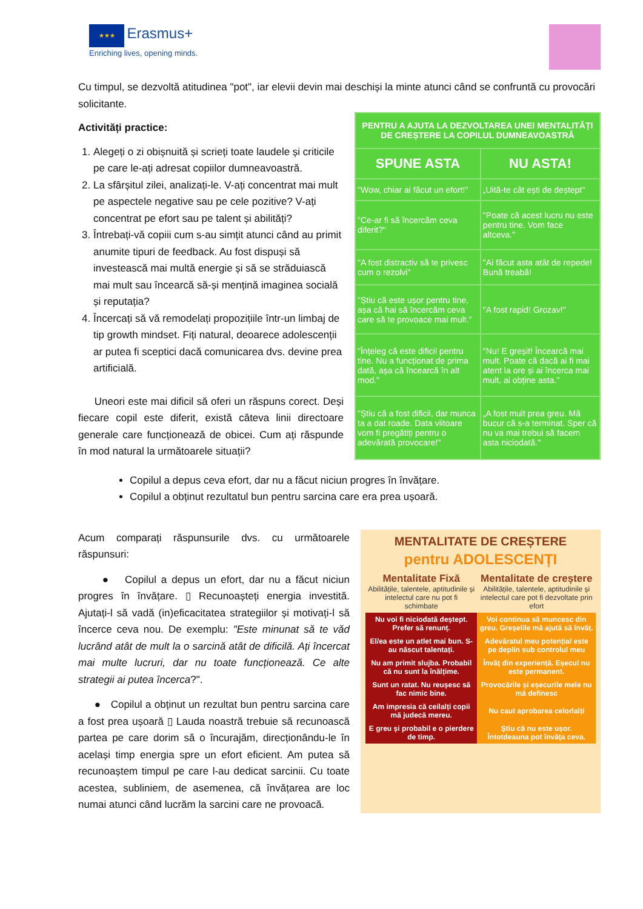★★★ Erasmus+
Enriching lives, opening minds.
Cu timpul, se dezvoltă atitudinea "pot", iar elevii devin mai deschiși la minte atunci când se confruntă cu provocări solicitante.
Activități practice:
1. Alegeți o zi obișnuită și scrieți toate laudele și criticile pe care le-ați adresat copiilor dumneavoastră.
2. La sfârșitul zilei, analizați-le. V-ați concentrat mai mult pe aspectele negative sau pe cele pozitive? V-ați concentrat pe efort sau pe talent și abilități?
3. Întrebați-vă copiii cum s-au simțit atunci când au primit anumite tipuri de feedback. Au fost dispuși să investească mai multă energie și să se străduiască mai mult sau încearcă să-și mențină imaginea socială și reputația?
4. Încercați să vă remodelați propozițiile într-un limbaj de tip growth mindset. Fiți natural, deoarece adolescenții ar putea fi sceptici dacă comunicarea dvs. devine prea artificială.
Uneori este mai dificil să oferi un răspuns corect. Deși fiecare copil este diferit, există câteva linii directoare generale care funcționează de obicei. Cum ați răspunde în mod natural la următoarele situații?
| PENTRU A AJUTA LA DEZVOLTAREA UNEI MENTALITĂȚI DE CREȘTERE LA COPILUL DUMNEAVOASTRĂ | |
| --- | --- |
| SPUNE ASTA | NU ASTA! |
| "Wow, chiar ai făcut un efort!" | „Uită-te cât ești de deștept" |
| "Ce-ar fi să încercăm ceva diferit?" | "Poate că acest lucru nu este pentru tine. Vom face altceva." |
| "A fost distractiv să te privesc cum o rezolvi" | "Ai făcut asta atât de repede! Bună treabă! |
| "Știu că este ușor pentru tine, așa că hai să încercăm ceva care să te provoace mai mult." | "A fost rapid! Grozav!" |
| "Înțeleg că este dificil pentru tine. Nu a funcționat de prima dată, așa că încearcă în alt mod." | "Nu! E greșit! Încearcă mai mult. Poate că dacă ai fi mai atent la ore și ai încerca mai mult, ai obține asta." |
| "Știu că a fost dificil, dar munca ta a dat roade. Data viitoare vom fi pregătiți pentru o adevărată provocare!" | „A fost mult prea greu. Mă bucur că s-a terminat. Sper că nu va mai trebui să facem asta niciodată." |
Copilul a depus ceva efort, dar nu a făcut niciun progres în învățare.
Copilul a obținut rezultatul bun pentru sarcina care era prea ușoară.
Acum comparați răspunsurile dvs. cu următoarele răspunsuri:
● Copilul a depus un efort, dar nu a făcut niciun progres în învățare. ▯ Recunoașteți energia investită. Ajutați-l să vadă (in)eficacitatea strategiilor și motivați-l să încerce ceva nou. De exemplu: "Este minunat să te văd lucrând atât de mult la o sarcină atât de dificilă. Ați încercat mai multe lucruri, dar nu toate funcționează. Ce alte strategii ai putea încerca?".
● Copilul a obținut un rezultat bun pentru sarcina care a fost prea ușoară ▯ Lauda noastră trebuie să recunoască partea pe care dorim să o încurajăm, direcționându-le în același timp energia spre un efort eficient. Am putea să recunoaștem timpul pe care l-au dedicat sarcinii. Cu toate acestea, subliniem, de asemenea, că învățarea are loc numai atunci când lucrăm la sarcini care ne provoacă.
MENTALITATE DE CREȘTERE
pentru ADOLESCENȚI
| Mentalitate Fixă Abilitățile, talentele, aptitudinile și intelectul care nu pot fi schimbate | Mentalitate de creștere Abilitățile, talentele, aptitudinile și intelectul care pot fi dezvoltate prin efort |
| Nu voi fi niciodată deștept. Prefer să renunț. | Voi continua să muncesc din greu. Greșelile mă ajută să învăț. |
| El/ea este un atlet mai bun. S-au născut talentați. | Adevăratul meu potențial este pe deplin sub controlul meu |
| Nu am primit slujba. Probabil că nu sunt la înălțime. | Învăț din experiență. Eșecul nu este permanent. |
| Sunt un ratat. Nu reușesc să fac nimic bine. | Provocările și eșecurile mele nu mă definesc |
| Am impresia că ceilalți copii mă judecă mereu. | Nu caut aprobarea celorlalți |
| E greu și probabil e o pierdere de timp. | Știu că nu este ușor. Întotdeauna pot învăța ceva. |